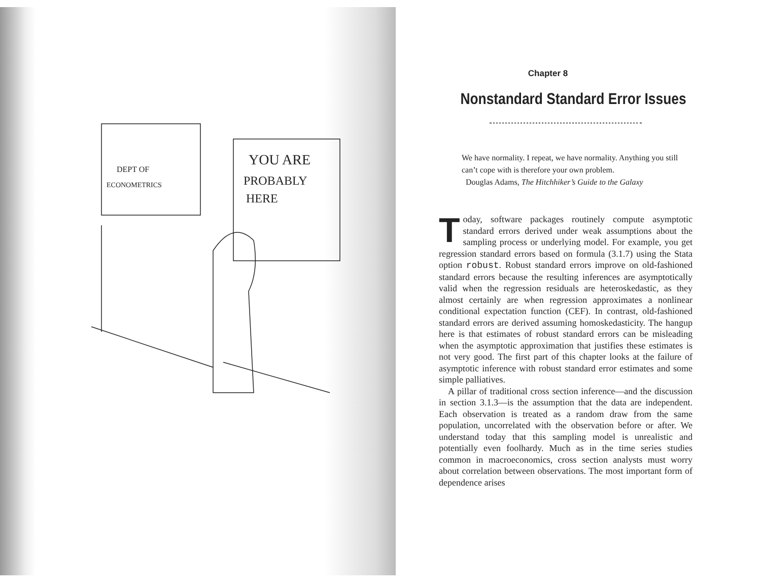DEPT OF
ECONOMETRICS
YOU ARE
PROBABLY
HERE
Chapter 8
Nonstandard Standard Error Issues
We have normality. I repeat, we have normality. Anything you still can’t cope with is therefore your own problem.
Douglas Adams, The Hitchhiker’s Guide to the Galaxy
Today, software packages routinely compute asymptotic standard errors derived under weak assumptions about the sampling process or underlying model. For example, you get regression standard errors based on formula (3.1.7) using the Stata option robust. Robust standard errors improve on old-fashioned standard errors because the resulting inferences are asymptotically valid when the regression residuals are heteroskedastic, as they almost certainly are when regression approximates a nonlinear conditional expectation function (CEF). In contrast, old-fashioned standard errors are derived assuming homoskedasticity. The hangup here is that estimates of robust standard errors can be misleading when the asymptotic approximation that justifies these estimates is not very good. The first part of this chapter looks at the failure of asymptotic inference with robust standard error estimates and some simple palliatives.
A pillar of traditional cross section inference—and the discussion in section 3.1.3—is the assumption that the data are independent. Each observation is treated as a random draw from the same population, uncorrelated with the observation before or after. We understand today that this sampling model is unrealistic and potentially even foolhardy. Much as in the time series studies common in macroeconomics, cross section analysts must worry about correlation between observations. The most important form of dependence arises